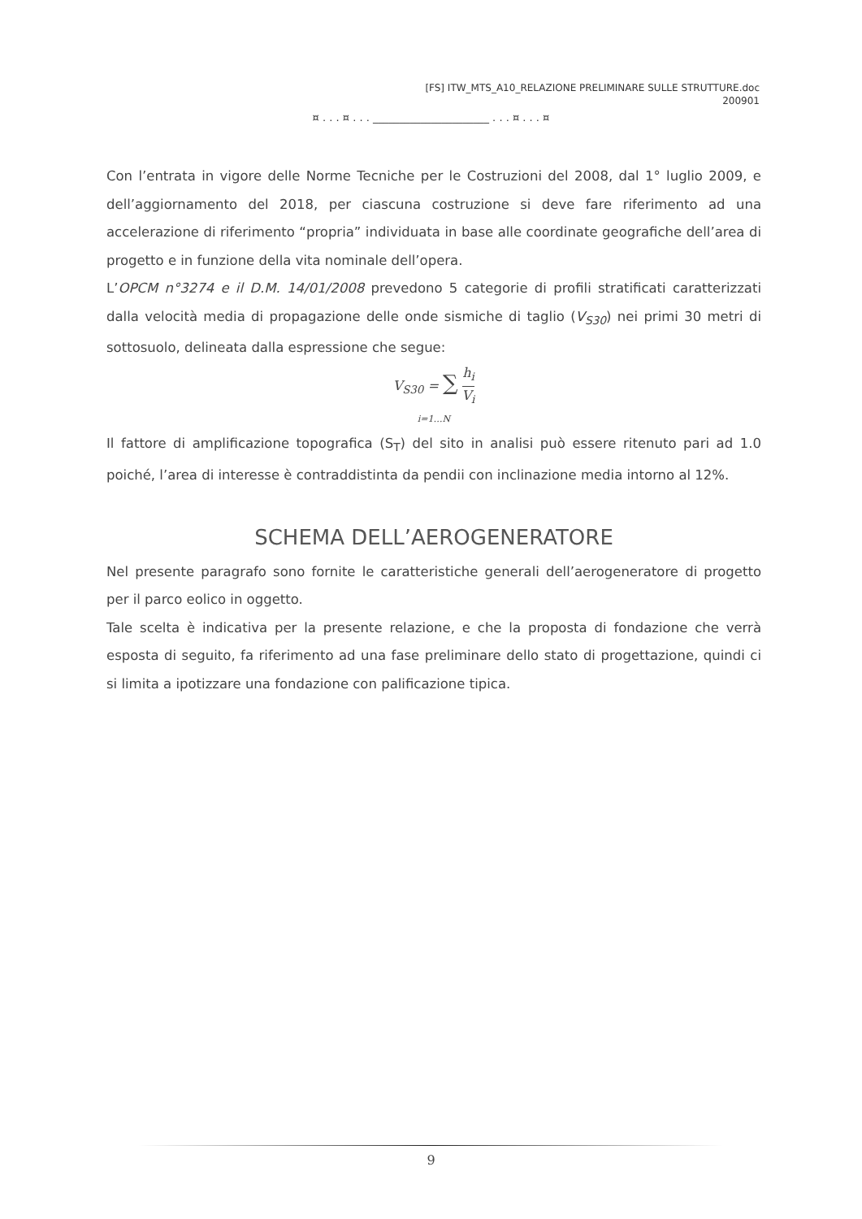[FS] ITW_MTS_A10_RELAZIONE PRELIMINARE SULLE STRUTTURE.doc
200901
¤ . . . ¤ . . . ______________________ . . . ¤ . . . ¤
Con l’entrata in vigore delle Norme Tecniche per le Costruzioni del 2008, dal 1° luglio 2009, e dell’aggiornamento del 2018, per ciascuna costruzione si deve fare riferimento ad una accelerazione di riferimento “propria” individuata in base alle coordinate geografiche dell’area di progetto e in funzione della vita nominale dell’opera.
L’OPCM n°3274 e il D.M. 14/01/2008 prevedono 5 categorie di profili stratificati caratterizzati dalla velocità media di propagazione delle onde sismiche di taglio (V<sub>S30</sub>) nei primi 30 metri di sottosuolo, delineata dalla espressione che segue:
V<sub>S30</sub> = ∑ h<sub>i</sub> V<sub>i</sub>
i=1…N
Il fattore di amplificazione topografica (S<sub>T</sub>) del sito in analisi può essere ritenuto pari ad 1.0 poiché, l’area di interesse è contraddistinta da pendii con inclinazione media intorno al 12%.
SCHEMA DELL’AEROGENERATORE
Nel presente paragrafo sono fornite le caratteristiche generali dell’aerogeneratore di progetto per il parco eolico in oggetto.
Tale scelta è indicativa per la presente relazione, e che la proposta di fondazione che verrà esposta di seguito, fa riferimento ad una fase preliminare dello stato di progettazione, quindi ci si limita a ipotizzare una fondazione con palificazione tipica.
9